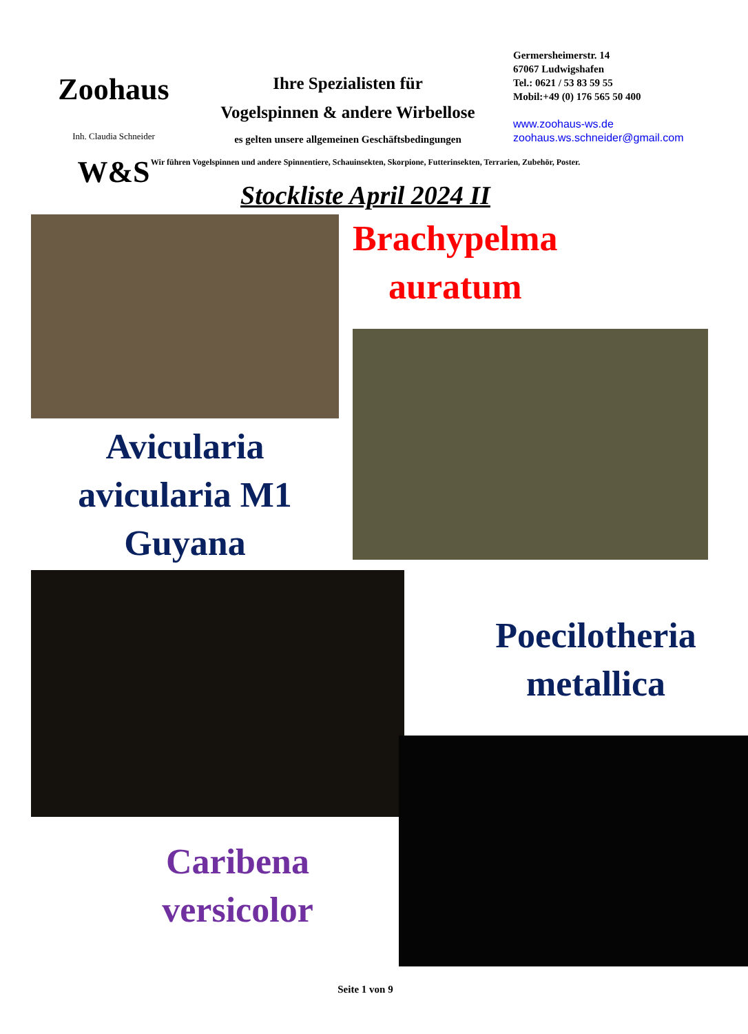Zoohaus W&S
Inh. Claudia Schneider
Ihre Spezialisten für
Vogelspinnen & andere Wirbellose
es gelten unsere allgemeinen Geschäftsbedingungen
Germersheimerstr. 14
67067 Ludwigshafen
Tel.: 0621 / 53 83 59 55
Mobil:+49 (0) 176 565 50 400
www.zoohaus-ws.de
zoohaus.ws.schneider@gmail.com
Wir führen Vogelspinnen und andere Spinnentiere, Schauinsekten, Skorpione, Futterinsekten, Terrarien, Zubehör, Poster.
Stockliste April 2024 II
Avicularia
avicularia M1
Guyana
Brachypelma
auratum
Caribena
versicolor
Poecilotheria
metallica
Seite 1 von 9